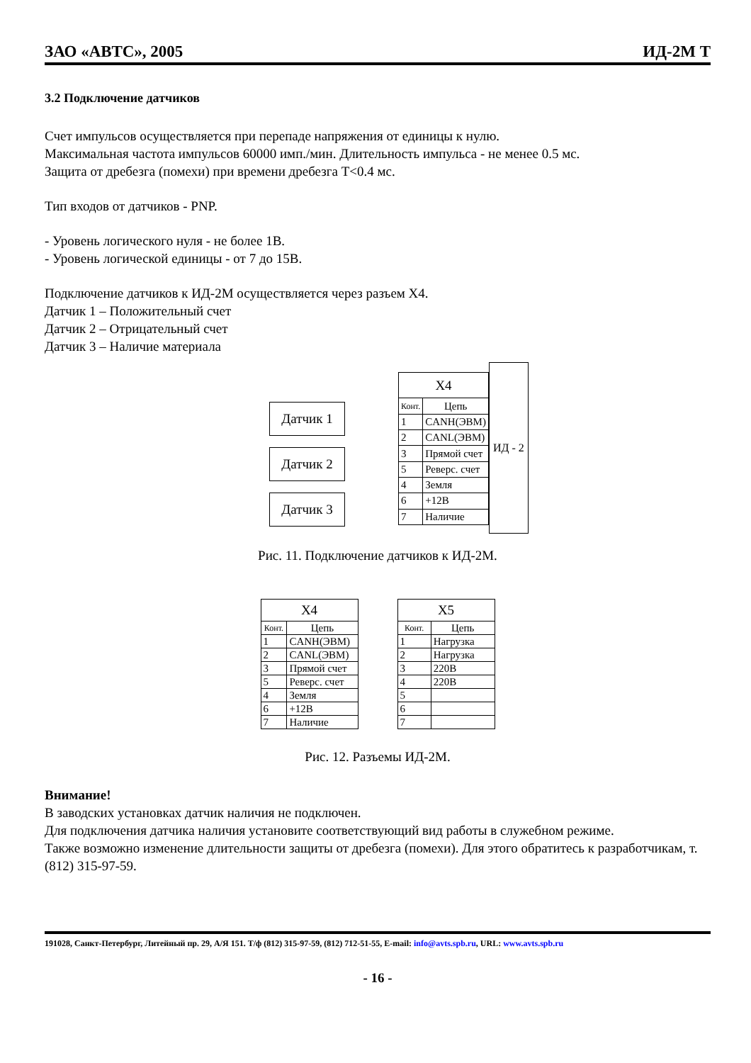ЗАО «АВТС», 2005 ИД-2М Т
3.2 Подключение датчиков
Счет импульсов осуществляется при перепаде напряжения от единицы к нулю.
Максимальная частота импульсов 60000 имп./мин. Длительность импульса - не менее 0.5 мс.
Защита от дребезга (помехи) при времени дребезга T<0.4 мс.
Тип входов от датчиков - PNP.
- Уровень логического нуля - не более 1В.
- Уровень логической единицы - от 7 до 15В.
Подключение датчиков к ИД-2М осуществляется через разъем X4.
Датчик 1 – Положительный счет
Датчик 2 – Отрицательный счет
Датчик 3 – Наличие материала
Датчик 1
Датчик 2
Датчик 3
| X4 | |
| --- | --- |
| Конт. | Цепь |
| 1 | CANH(ЭВМ) |
| 2 | CANL(ЭВМ) |
| 3 | Прямой счет |
| 5 | Реверс. счет |
| 4 | Земля |
| 6 | +12В |
| 7 | Наличие |
ИД - 2
Рис. 11. Подключение датчиков к ИД-2М.
| X4 | |
| --- | --- |
| Конт. | Цепь |
| 1 | CANH(ЭВМ) |
| 2 | CANL(ЭВМ) |
| 3 | Прямой счет |
| 5 | Реверс. счет |
| 4 | Земля |
| 6 | +12В |
| 7 | Наличие |
| X5 | |
| --- | --- |
| Конт. | Цепь |
| 1 | Нагрузка |
| 2 | Нагрузка |
| 3 | 220В |
| 4 | 220В |
| 5 | |
| 6 | |
| 7 | |
Рис. 12. Разъемы ИД-2М.
Внимание!
В заводских установках датчик наличия не подключен.
Для подключения датчика наличия установите соответствующий вид работы в служебном режиме.
Также возможно изменение длительности защиты от дребезга (помехи). Для этого обратитесь к разработчикам, т. (812) 315-97-59.
191028, Санкт-Петербург, Литейный пр. 29, А/Я 151. Т/ф (812) 315-97-59, (812) 712-51-55, E-mail: info@avts.spb.ru, URL: www.avts.spb.ru
- 16 -